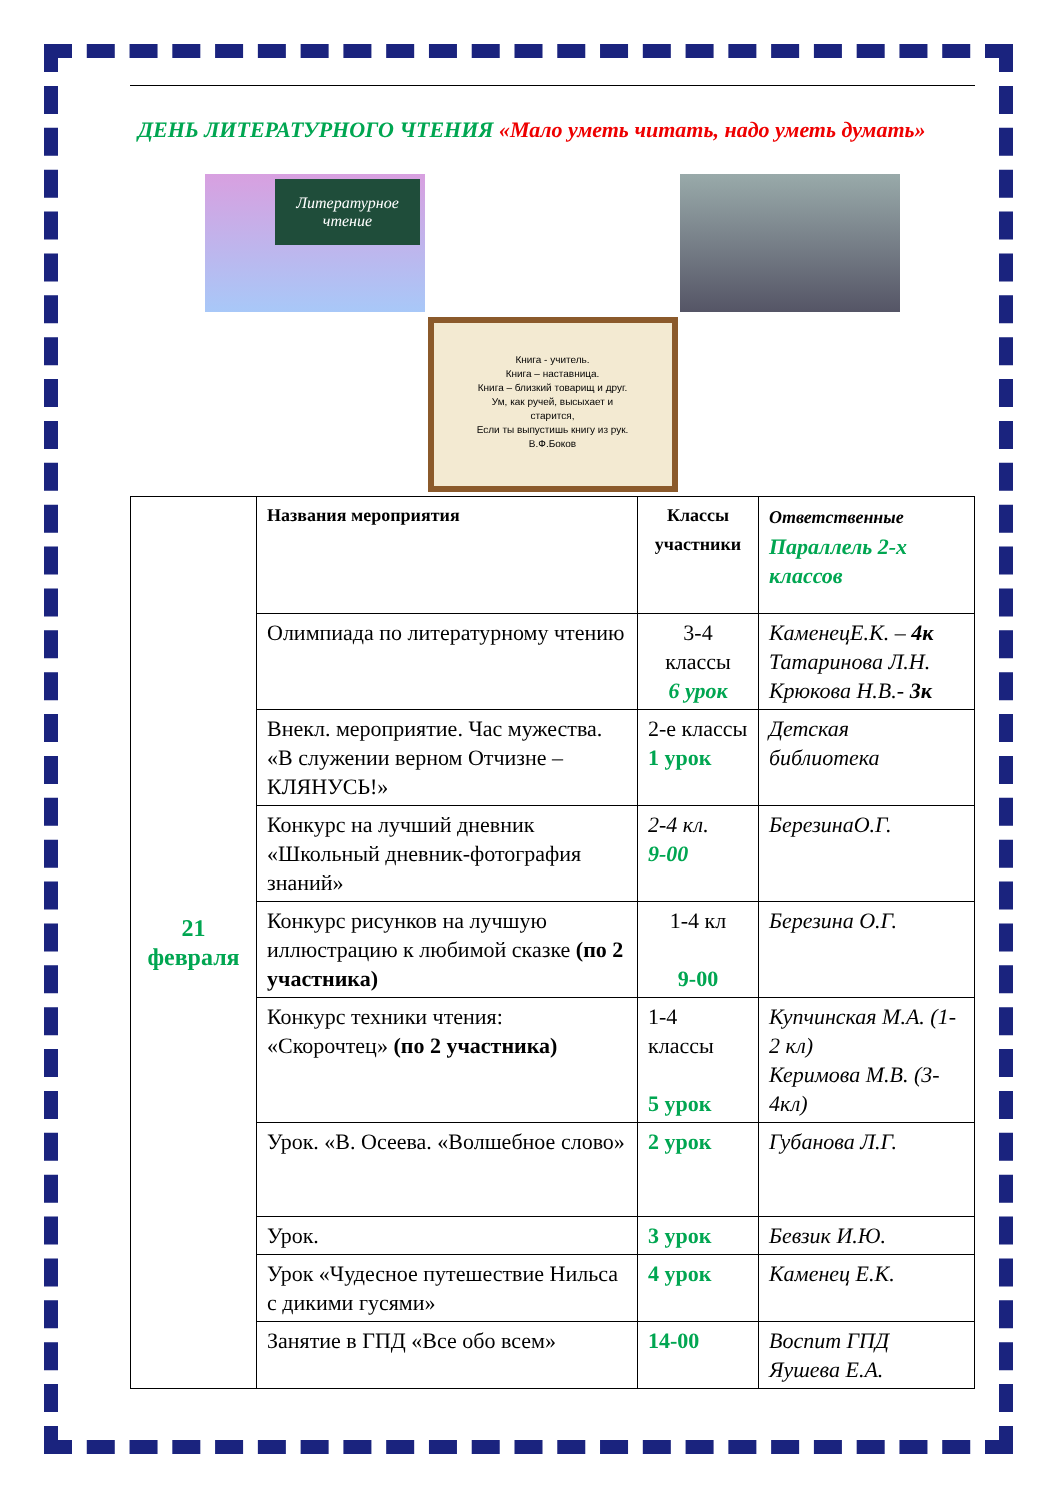ДЕНЬ ЛИТЕРАТУРНОГО ЧТЕНИЯ «Мало уметь читать, надо уметь думать»
Литературное чтение
Книга - учитель.
Книга – наставница.
Книга – близкий товарищ и друг.
Ум, как ручей, высыхает и
старится,
Если ты выпустишь книгу из рук.
В.Ф.Боков
| 21 февраля | Названия мероприятия | Классы участники | Ответственные Параллель 2-х классов |
| | Олимпиада по литературному чтению | 3-4 классы 6 урок | КаменецЕ.К. – 4к Татаринова Л.Н. Крюкова Н.В.- 3к |
| | Внекл. мероприятие. Час мужества. «В служении верном Отчизне – КЛЯНУСЬ!» | 2-е классы 1 урок | Детская библиотека |
| | Конкурс на лучший дневник «Школьный дневник-фотография знаний» | 2-4 кл. 9-00 | БерезинаО.Г. |
| | Конкурс рисунков на лучшую иллюстрацию к любимой сказке (по 2 участника) | 1-4 кл 9-00 | Березина О.Г. |
| | Конкурс техники чтения: «Скорочтец» (по 2 участника) | 1-4 классы 5 урок | Купчинская М.А. (1-2 кл) Керимова М.В. (3-4кл) |
| | Урок. «В. Осеева. «Волшебное слово» | 2 урок | Губанова Л.Г. |
| | Урок. | 3 урок | Бевзик И.Ю. |
| | Урок «Чудесное путешествие Нильса с дикими гусями» | 4 урок | Каменец Е.К. |
| | Занятие в ГПД «Все обо всем» | 14-00 | Воспит ГПД Яушева Е.А. |